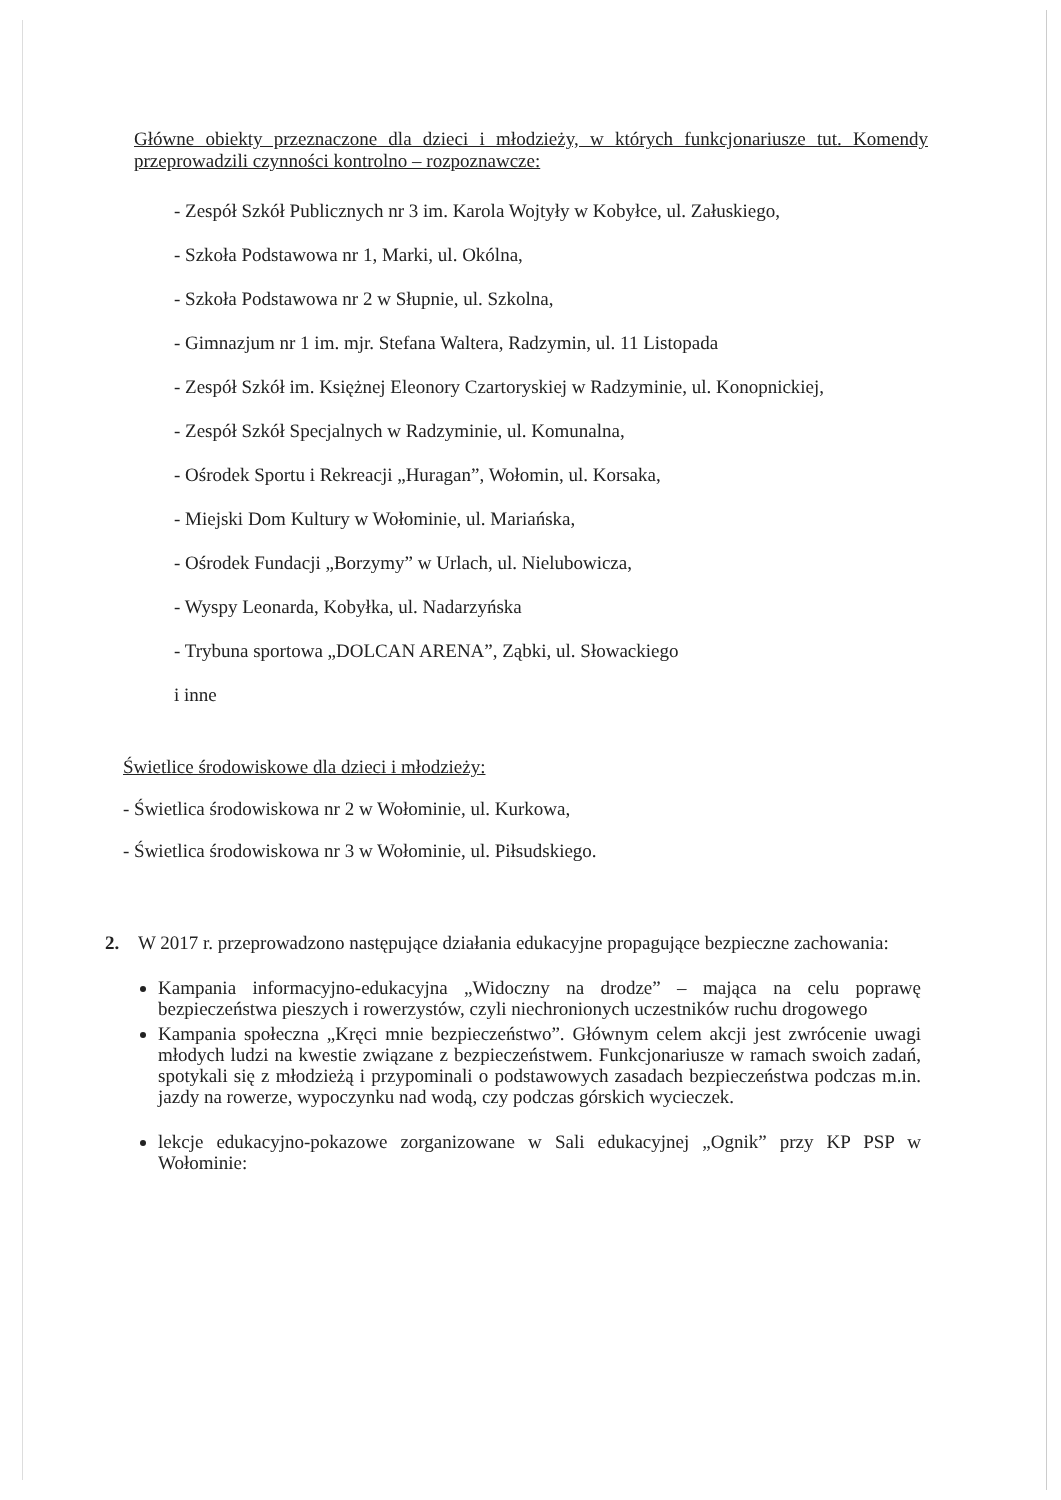Główne obiekty przeznaczone dla dzieci i młodzieży, w których funkcjonariusze tut. Komendy przeprowadzili czynności kontrolno – rozpoznawcze:
- Zespół Szkół Publicznych nr 3 im. Karola Wojtyły w Kobyłce, ul. Załuskiego,
- Szkoła Podstawowa nr 1, Marki, ul. Okólna,
- Szkoła Podstawowa nr 2 w Słupnie, ul. Szkolna,
- Gimnazjum nr 1 im. mjr. Stefana Waltera, Radzymin, ul. 11 Listopada
- Zespół Szkół im. Księżnej Eleonory Czartoryskiej w Radzyminie, ul. Konopnickiej,
- Zespół Szkół Specjalnych w Radzyminie, ul. Komunalna,
- Ośrodek Sportu i Rekreacji „Huragan”, Wołomin, ul. Korsaka,
- Miejski Dom Kultury w Wołominie, ul. Mariańska,
- Ośrodek Fundacji „Borzymy” w Urlach, ul. Nielubowicza,
- Wyspy Leonarda, Kobyłka, ul. Nadarzyńska
- Trybuna sportowa „DOLCAN ARENA”, Ząbki, ul. Słowackiego
i inne
Świetlice środowiskowe dla dzieci i młodzieży:
- Świetlica środowiskowa nr 2 w Wołominie, ul. Kurkowa,
- Świetlica środowiskowa nr 3 w Wołominie, ul. Piłsudskiego.
2. W 2017 r. przeprowadzono następujące działania edukacyjne propagujące bezpieczne zachowania:
Kampania informacyjno-edukacyjna „Widoczny na drodze” – mająca na celu poprawę bezpieczeństwa pieszych i rowerzystów, czyli niechronionych uczestników ruchu drogowego
Kampania społeczna „Kręci mnie bezpieczeństwo”. Głównym celem akcji jest zwrócenie uwagi młodych ludzi na kwestie związane z bezpieczeństwem. Funkcjonariusze w ramach swoich zadań, spotykali się z młodzieżą i przypominali o podstawowych zasadach bezpieczeństwa podczas m.in. jazdy na rowerze, wypoczynku nad wodą, czy podczas górskich wycieczek.
lekcje edukacyjno-pokazowe zorganizowane w Sali edukacyjnej „Ognik” przy KP PSP w Wołominie: